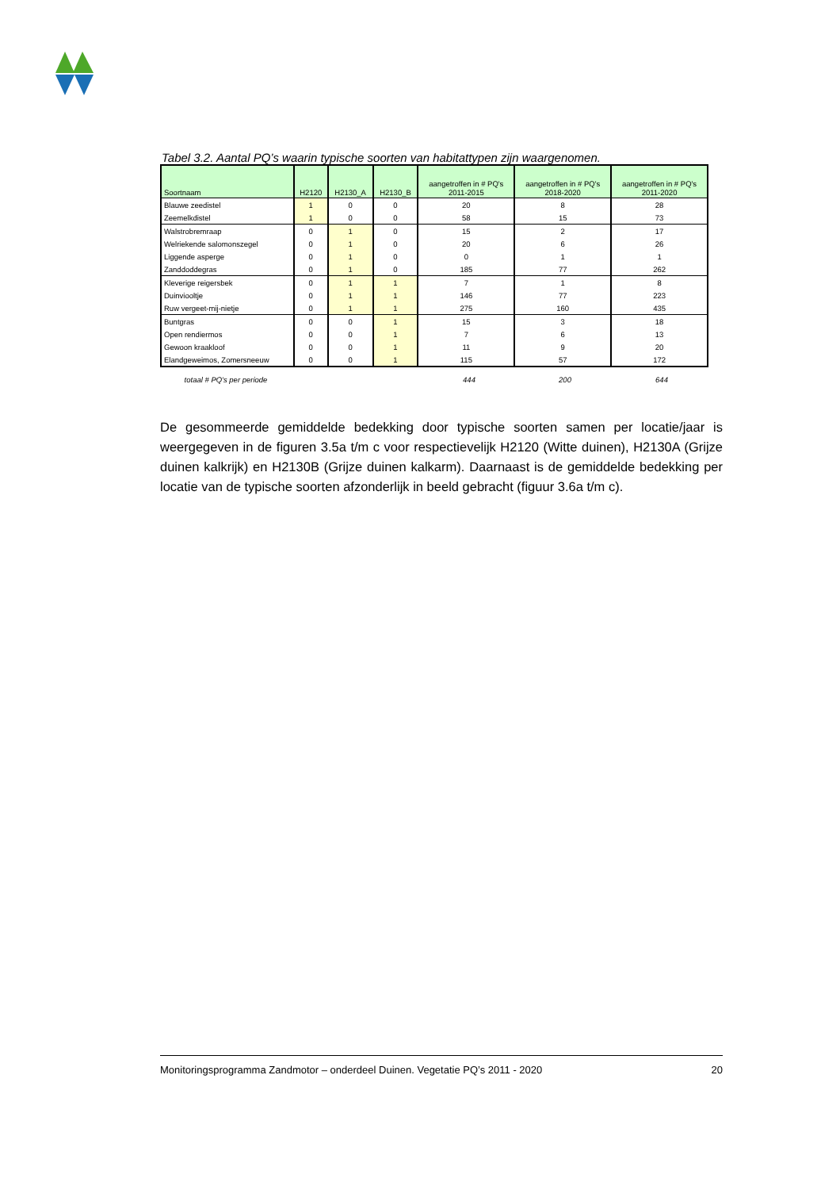Tabel 3.2. Aantal PQ’s waarin typische soorten van habitattypen zijn waargenomen.
| Soortnaam | H2120 | H2130_A | H2130_B | aangetroffen in # PQ's 2011-2015 | aangetroffen in # PQ's 2018-2020 | aangetroffen in # PQ's 2011-2020 |
| --- | --- | --- | --- | --- | --- | --- |
| Blauwe zeedistel | 1 | 0 | 0 | 20 | 8 | 28 |
| Zeemelkdistel | 1 | 0 | 0 | 58 | 15 | 73 |
| Walstrobremraap | 0 | 1 | 0 | 15 | 2 | 17 |
| Welriekende salomonszegel | 0 | 1 | 0 | 20 | 6 | 26 |
| Liggende asperge | 0 | 1 | 0 | 0 | 1 | 1 |
| Zanddoddegras | 0 | 1 | 0 | 185 | 77 | 262 |
| Kleverige reigersbek | 0 | 1 | 1 | 7 | 1 | 8 |
| Duinviooltje | 0 | 1 | 1 | 146 | 77 | 223 |
| Ruw vergeet-mij-nietje | 0 | 1 | 1 | 275 | 160 | 435 |
| Buntgras | 0 | 0 | 1 | 15 | 3 | 18 |
| Open rendiermos | 0 | 0 | 1 | 7 | 6 | 13 |
| Gewoon kraakloof | 0 | 0 | 1 | 11 | 9 | 20 |
| Elandgeweimos, Zomersneeuw | 0 | 0 | 1 | 115 | 57 | 172 |
| totaal # PQ's per periode | | 444 | 200 | 644 |
De gesommeerde gemiddelde bedekking door typische soorten samen per locatie/jaar is weergegeven in de figuren 3.5a t/m c voor respectievelijk H2120 (Witte duinen), H2130A (Grijze duinen kalkrijk) en H2130B (Grijze duinen kalkarm). Daarnaast is de gemiddelde bedekking per locatie van de typische soorten afzonderlijk in beeld gebracht (figuur 3.6a t/m c).
Monitoringsprogramma Zandmotor – onderdeel Duinen. Vegetatie PQ’s 2011 - 2020 20